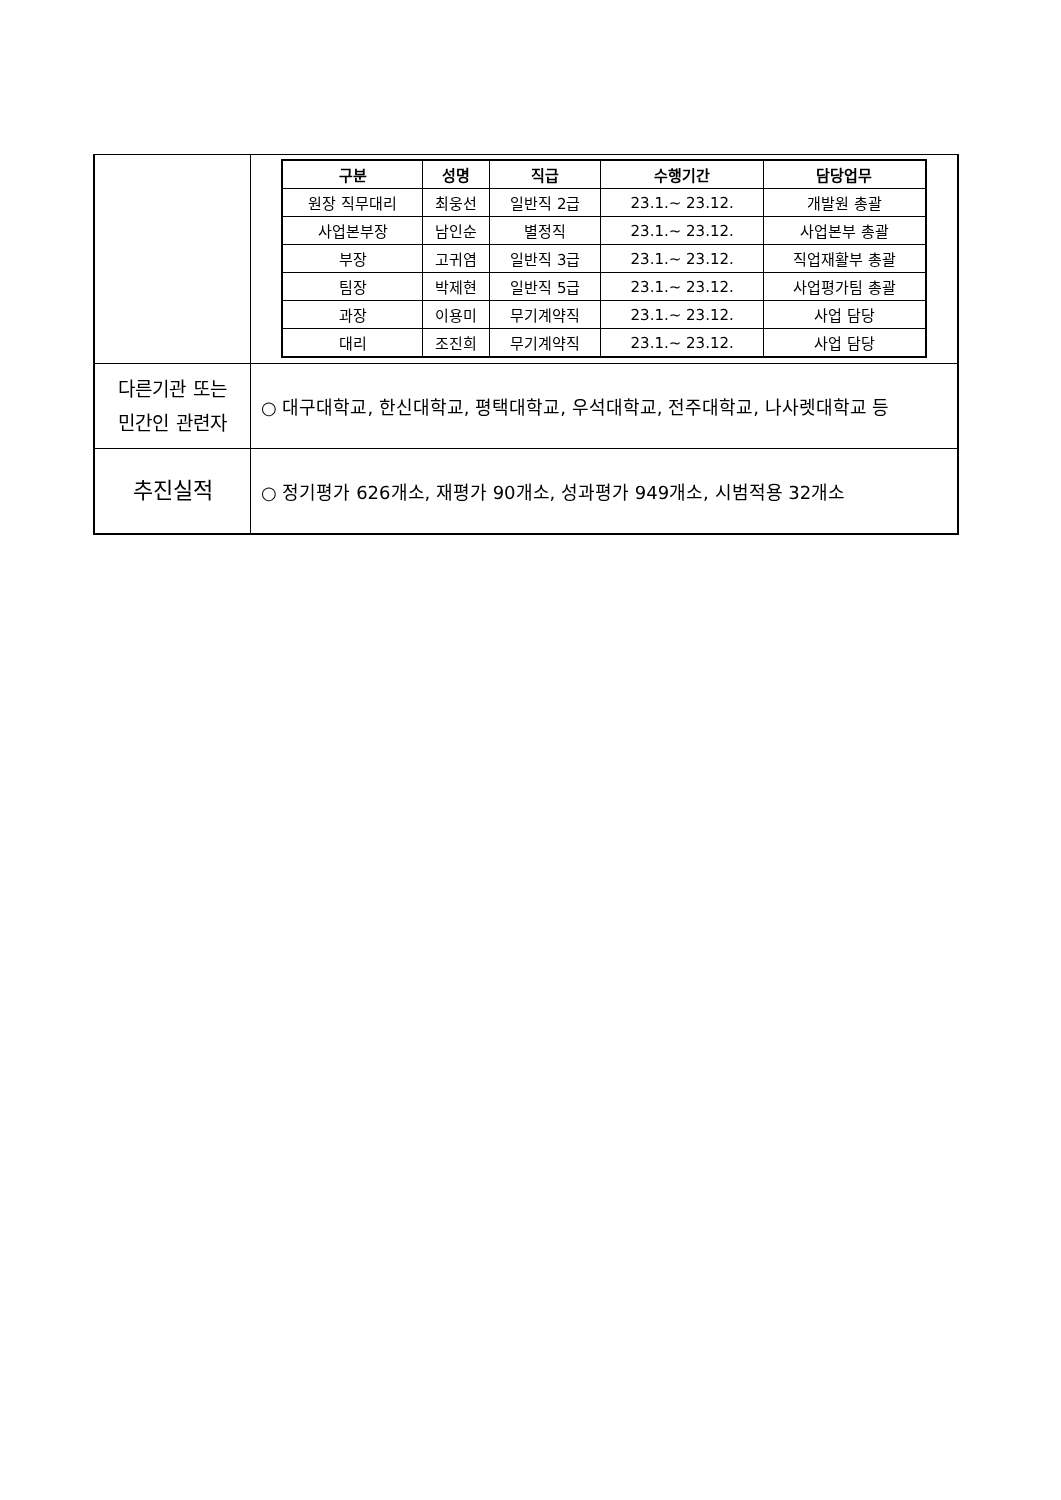| | / 구분 / 성명 / 직급 / 수행기간 / 담당업무 / / --- / --- / --- / --- / --- / / 원장 직무대리 / 최웅선 / 일반직 2급 / 23.1.~ 23.12. / 개발원 총괄 / / 사업본부장 / 남인순 / 별정직 / 23.1.~ 23.12. / 사업본부 총괄 / / 부장 / 고귀염 / 일반직 3급 / 23.1.~ 23.12. / 직업재활부 총괄 / / 팀장 / 박제현 / 일반직 5급 / 23.1.~ 23.12. / 사업평가팀 총괄 / / 과장 / 이용미 / 무기계약직 / 23.1.~ 23.12. / 사업 담당 / / 대리 / 조진희 / 무기계약직 / 23.1.~ 23.12. / 사업 담당 / |
| 다른기관 또는 민간인 관련자 | ○ 대구대학교, 한신대학교, 평택대학교, 우석대학교, 전주대학교, 나사렛대학교 등 |
| 추진실적 | ○ 정기평가 626개소, 재평가 90개소, 성과평가 949개소, 시범적용 32개소 |